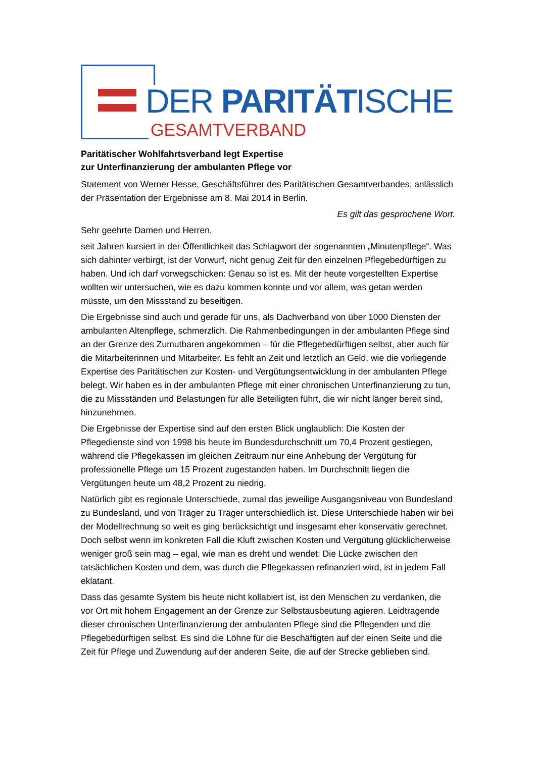DER PARITÄTISCHE
GESAMTVERBAND
Paritätischer Wohlfahrtsverband legt Expertise
zur Unterfinanzierung der ambulanten Pflege vor
Statement von Werner Hesse, Geschäftsführer des Paritätischen Gesamtverbandes, anlässlich der Präsentation der Ergebnisse am 8. Mai 2014 in Berlin.
Es gilt das gesprochene Wort.
Sehr geehrte Damen und Herren,
seit Jahren kursiert in der Öffentlichkeit das Schlagwort der sogenannten „Minutenpflege“. Was sich dahinter verbirgt, ist der Vorwurf, nicht genug Zeit für den einzelnen Pflegebedürftigen zu haben. Und ich darf vorwegschicken: Genau so ist es. Mit der heute vorgestellten Expertise wollten wir untersuchen, wie es dazu kommen konnte und vor allem, was getan werden müsste, um den Missstand zu beseitigen.
Die Ergebnisse sind auch und gerade für uns, als Dachverband von über 1000 Diensten der ambulanten Altenpflege, schmerzlich. Die Rahmenbedingungen in der ambulanten Pflege sind an der Grenze des Zumutbaren angekommen – für die Pflegebedürftigen selbst, aber auch für die Mitarbeiterinnen und Mitarbeiter. Es fehlt an Zeit und letztlich an Geld, wie die vorliegende Expertise des Paritätischen zur Kosten- und Vergütungsentwicklung in der ambulanten Pflege belegt. Wir haben es in der ambulanten Pflege mit einer chronischen Unterfinanzierung zu tun, die zu Missständen und Belastungen für alle Beteiligten führt, die wir nicht länger bereit sind, hinzunehmen.
Die Ergebnisse der Expertise sind auf den ersten Blick unglaublich: Die Kosten der Pflegedienste sind von 1998 bis heute im Bundesdurchschnitt um 70,4 Prozent gestiegen, während die Pflegekassen im gleichen Zeitraum nur eine Anhebung der Vergütung für professionelle Pflege um 15 Prozent zugestanden haben. Im Durchschnitt liegen die Vergütungen heute um 48,2 Prozent zu niedrig.
Natürlich gibt es regionale Unterschiede, zumal das jeweilige Ausgangsniveau von Bundesland zu Bundesland, und von Träger zu Träger unterschiedlich ist. Diese Unterschiede haben wir bei der Modellrechnung so weit es ging berücksichtigt und insgesamt eher konservativ gerechnet. Doch selbst wenn im konkreten Fall die Kluft zwischen Kosten und Vergütung glücklicherweise weniger groß sein mag – egal, wie man es dreht und wendet: Die Lücke zwischen den tatsächlichen Kosten und dem, was durch die Pflegekassen refinanziert wird, ist in jedem Fall eklatant.
Dass das gesamte System bis heute nicht kollabiert ist, ist den Menschen zu verdanken, die vor Ort mit hohem Engagement an der Grenze zur Selbstausbeutung agieren. Leidtragende dieser chronischen Unterfinanzierung der ambulanten Pflege sind die Pflegenden und die Pflegebedürftigen selbst. Es sind die Löhne für die Beschäftigten auf der einen Seite und die Zeit für Pflege und Zuwendung auf der anderen Seite, die auf der Strecke geblieben sind.